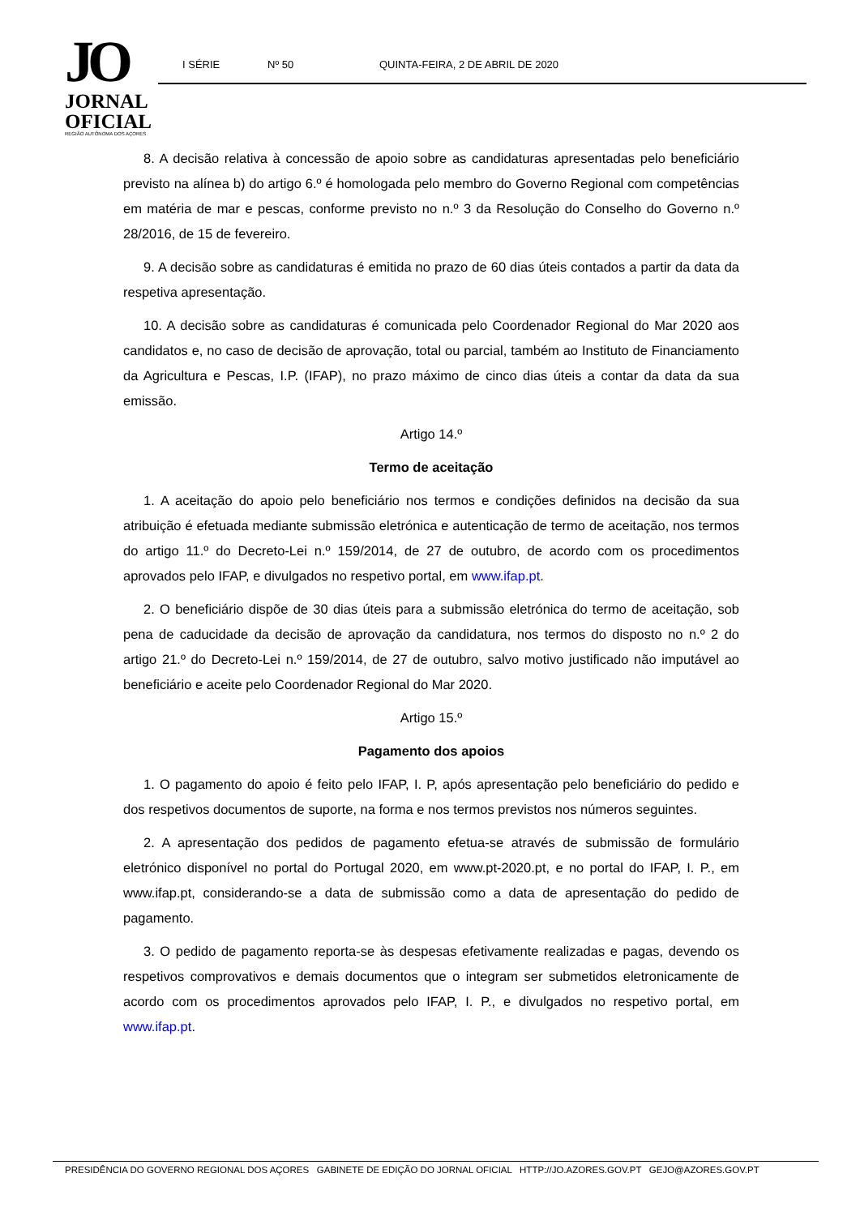JO
JORNAL
OFICIAL
REGIÃO AUTÓNOMA DOS AÇORES
I SÉRIE Nº 50 QUINTA-FEIRA, 2 DE ABRIL DE 2020
8. A decisão relativa à concessão de apoio sobre as candidaturas apresentadas pelo beneficiário previsto na alínea b) do artigo 6.º é homologada pelo membro do Governo Regional com competências em matéria de mar e pescas, conforme previsto no n.º 3 da Resolução do Conselho do Governo n.º 28/2016, de 15 de fevereiro.
9. A decisão sobre as candidaturas é emitida no prazo de 60 dias úteis contados a partir da data da respetiva apresentação.
10. A decisão sobre as candidaturas é comunicada pelo Coordenador Regional do Mar 2020 aos candidatos e, no caso de decisão de aprovação, total ou parcial, também ao Instituto de Financiamento da Agricultura e Pescas, I.P. (IFAP), no prazo máximo de cinco dias úteis a contar da data da sua emissão.
Artigo 14.º
Termo de aceitação
1. A aceitação do apoio pelo beneficiário nos termos e condições definidos na decisão da sua atribuição é efetuada mediante submissão eletrónica e autenticação de termo de aceitação, nos termos do artigo 11.º do Decreto-Lei n.º 159/2014, de 27 de outubro, de acordo com os procedimentos aprovados pelo IFAP, e divulgados no respetivo portal, em www.ifap.pt.
2. O beneficiário dispõe de 30 dias úteis para a submissão eletrónica do termo de aceitação, sob pena de caducidade da decisão de aprovação da candidatura, nos termos do disposto no n.º 2 do artigo 21.º do Decreto-Lei n.º 159/2014, de 27 de outubro, salvo motivo justificado não imputável ao beneficiário e aceite pelo Coordenador Regional do Mar 2020.
Artigo 15.º
Pagamento dos apoios
1. O pagamento do apoio é feito pelo IFAP, I. P, após apresentação pelo beneficiário do pedido e dos respetivos documentos de suporte, na forma e nos termos previstos nos números seguintes.
2. A apresentação dos pedidos de pagamento efetua-se através de submissão de formulário eletrónico disponível no portal do Portugal 2020, em www.pt-2020.pt, e no portal do IFAP, I. P., em www.ifap.pt, considerando-se a data de submissão como a data de apresentação do pedido de pagamento.
3. O pedido de pagamento reporta-se às despesas efetivamente realizadas e pagas, devendo os respetivos comprovativos e demais documentos que o integram ser submetidos eletronicamente de acordo com os procedimentos aprovados pelo IFAP, I. P., e divulgados no respetivo portal, em www.ifap.pt.
PRESIDÊNCIA DO GOVERNO REGIONAL DOS AÇORES GABINETE DE EDIÇÃO DO JORNAL OFICIAL HTTP://JO.AZORES.GOV.PT GEJO@AZORES.GOV.PT